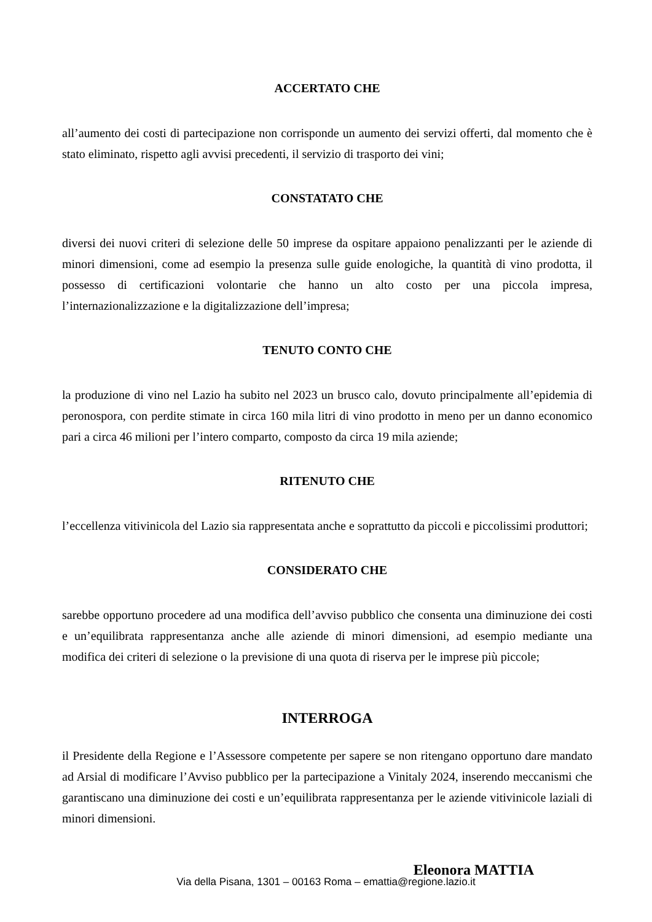ACCERTATO CHE
all’aumento dei costi di partecipazione non corrisponde un aumento dei servizi offerti, dal momento che è stato eliminato, rispetto agli avvisi precedenti, il servizio di trasporto dei vini;
CONSTATATO CHE
diversi dei nuovi criteri di selezione delle 50 imprese da ospitare appaiono penalizzanti per le aziende di minori dimensioni, come ad esempio la presenza sulle guide enologiche, la quantità di vino prodotta, il possesso di certificazioni volontarie che hanno un alto costo per una piccola impresa, l’internazionalizzazione e la digitalizzazione dell’impresa;
TENUTO CONTO CHE
la produzione di vino nel Lazio ha subito nel 2023 un brusco calo, dovuto principalmente all’epidemia di peronospora, con perdite stimate in circa 160 mila litri di vino prodotto in meno per un danno economico pari a circa 46 milioni per l’intero comparto, composto da circa 19 mila aziende;
RITENUTO CHE
l’eccellenza vitivinicola del Lazio sia rappresentata anche e soprattutto da piccoli e piccolissimi produttori;
CONSIDERATO CHE
sarebbe opportuno procedere ad una modifica dell’avviso pubblico che consenta una diminuzione dei costi e un’equilibrata rappresentanza anche alle aziende di minori dimensioni, ad esempio mediante una modifica dei criteri di selezione o la previsione di una quota di riserva per le imprese più piccole;
INTERROGA
il Presidente della Regione e l’Assessore competente per sapere se non ritengano opportuno dare mandato ad Arsial di modificare l’Avviso pubblico per la partecipazione a Vinitaly 2024, inserendo meccanismi che garantiscano una diminuzione dei costi e un’equilibrata rappresentanza per le aziende vitivinicole laziali di minori dimensioni.
Eleonora MATTIA
Via della Pisana, 1301 – 00163 Roma – emattia@regione.lazio.it